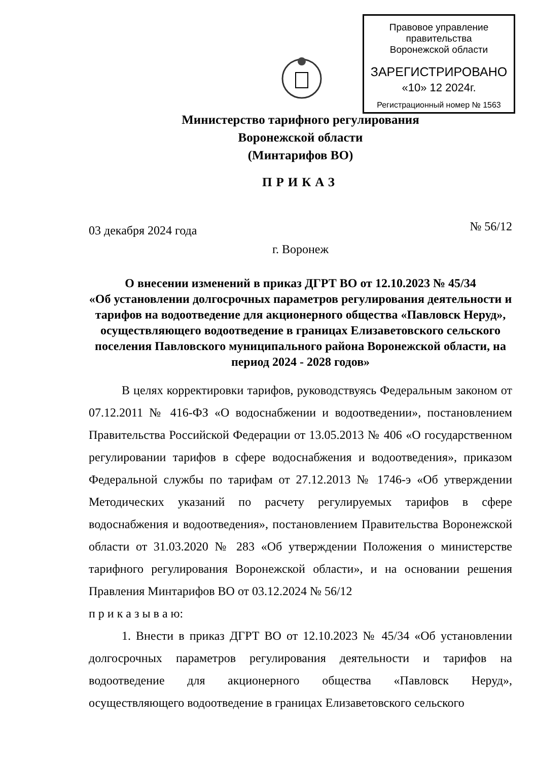Правовое управление правительства
Воронежской области
ЗАРЕГИСТРИРОВАНО
«10» 12 2024г.
Регистрационный номер № 1563
Министерство тарифного регулирования
Воронежской области
(Минтарифов ВО)
ПРИКАЗ
03 декабря 2024 года № 56/12
г. Воронеж
О внесении изменений в приказ ДГРТ ВО от 12.10.2023 № 45/34
«Об установлении долгосрочных параметров регулирования деятельности и тарифов на водоотведение для акционерного общества «Павловск Неруд», осуществляющего водоотведение в границах Елизаветовского сельского поселения Павловского муниципального района Воронежской области, на период 2024 - 2028 годов»
В целях корректировки тарифов, руководствуясь Федеральным законом от 07.12.2011 № 416-ФЗ «О водоснабжении и водоотведении», постановлением Правительства Российской Федерации от 13.05.2013 № 406 «О государственном регулировании тарифов в сфере водоснабжения и водоотведения», приказом Федеральной службы по тарифам от 27.12.2013 № 1746-э «Об утверждении Методических указаний по расчету регулируемых тарифов в сфере водоснабжения и водоотведения», постановлением Правительства Воронежской области от 31.03.2020 № 283 «Об утверждении Положения о министерстве тарифного регулирования Воронежской области», и на основании решения Правления Минтарифов ВО от 03.12.2024 № 56/12
п р и к а з ы в а ю:
1. Внести в приказ ДГРТ ВО от 12.10.2023 № 45/34 «Об установлении долгосрочных параметров регулирования деятельности и тарифов на водоотведение для акционерного общества «Павловск Неруд», осуществляющего водоотведение в границах Елизаветовского сельского